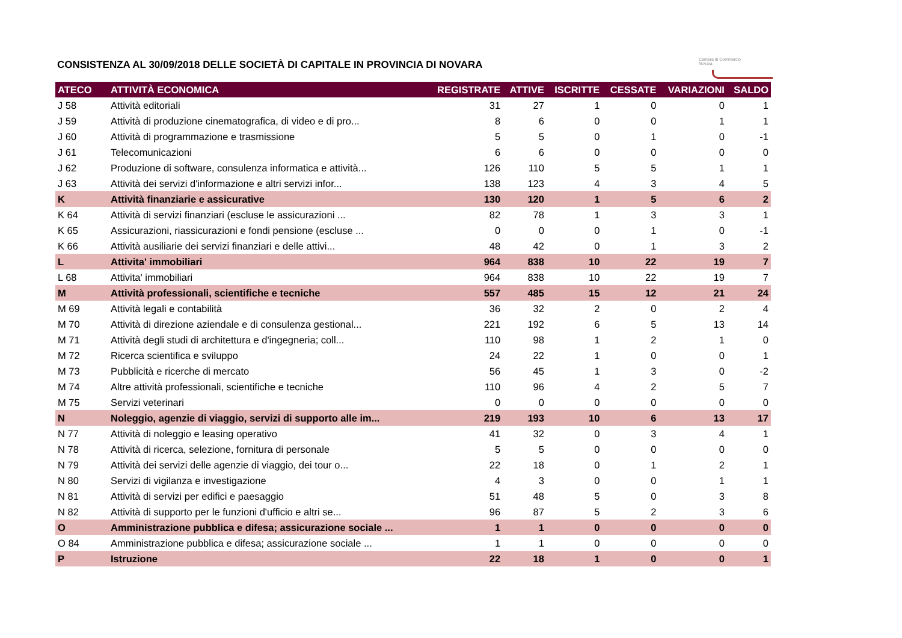CONSISTENZA AL 30/09/2018 DELLE SOCIETÀ DI CAPITALE IN PROVINCIA DI NOVARA
Camera di Commercio
Novara
| ATECO | ATTIVITÀ ECONOMICA | REGISTRATE | ATTIVE | ISCRITTE | CESSATE | VARIAZIONI | SALDO |
| --- | --- | --- | --- | --- | --- | --- | --- |
| J 58 | Attività editoriali | 31 | 27 | 1 | 0 | 0 | 1 |
| J 59 | Attività di produzione cinematografica, di video e di pro... | 8 | 6 | 0 | 0 | 1 | 1 |
| J 60 | Attività di programmazione e trasmissione | 5 | 5 | 0 | 1 | 0 | -1 |
| J 61 | Telecomunicazioni | 6 | 6 | 0 | 0 | 0 | 0 |
| J 62 | Produzione di software, consulenza informatica e attività... | 126 | 110 | 5 | 5 | 1 | 1 |
| J 63 | Attività dei servizi d'informazione e altri servizi infor... | 138 | 123 | 4 | 3 | 4 | 5 |
| K | Attività finanziarie e assicurative | 130 | 120 | 1 | 5 | 6 | 2 |
| K 64 | Attività di servizi finanziari (escluse le assicurazioni ... | 82 | 78 | 1 | 3 | 3 | 1 |
| K 65 | Assicurazioni, riassicurazioni e fondi pensione (escluse ... | 0 | 0 | 0 | 1 | 0 | -1 |
| K 66 | Attività ausiliarie dei servizi finanziari e delle attivi... | 48 | 42 | 0 | 1 | 3 | 2 |
| L | Attivita' immobiliari | 964 | 838 | 10 | 22 | 19 | 7 |
| L 68 | Attivita' immobiliari | 964 | 838 | 10 | 22 | 19 | 7 |
| M | Attività professionali, scientifiche e tecniche | 557 | 485 | 15 | 12 | 21 | 24 |
| M 69 | Attività legali e contabilità | 36 | 32 | 2 | 0 | 2 | 4 |
| M 70 | Attività di direzione aziendale e di consulenza gestional... | 221 | 192 | 6 | 5 | 13 | 14 |
| M 71 | Attività degli studi di architettura e d'ingegneria; coll... | 110 | 98 | 1 | 2 | 1 | 0 |
| M 72 | Ricerca scientifica e sviluppo | 24 | 22 | 1 | 0 | 0 | 1 |
| M 73 | Pubblicità e ricerche di mercato | 56 | 45 | 1 | 3 | 0 | -2 |
| M 74 | Altre attività professionali, scientifiche e tecniche | 110 | 96 | 4 | 2 | 5 | 7 |
| M 75 | Servizi veterinari | 0 | 0 | 0 | 0 | 0 | 0 |
| N | Noleggio, agenzie di viaggio, servizi di supporto alle im... | 219 | 193 | 10 | 6 | 13 | 17 |
| N 77 | Attività di noleggio e leasing operativo | 41 | 32 | 0 | 3 | 4 | 1 |
| N 78 | Attività di ricerca, selezione, fornitura di personale | 5 | 5 | 0 | 0 | 0 | 0 |
| N 79 | Attività dei servizi delle agenzie di viaggio, dei tour o... | 22 | 18 | 0 | 1 | 2 | 1 |
| N 80 | Servizi di vigilanza e investigazione | 4 | 3 | 0 | 0 | 1 | 1 |
| N 81 | Attività di servizi per edifici e paesaggio | 51 | 48 | 5 | 0 | 3 | 8 |
| N 82 | Attività di supporto per le funzioni d'ufficio e altri se... | 96 | 87 | 5 | 2 | 3 | 6 |
| O | Amministrazione pubblica e difesa; assicurazione sociale ... | 1 | 1 | 0 | 0 | 0 | 0 |
| O 84 | Amministrazione pubblica e difesa; assicurazione sociale ... | 1 | 1 | 0 | 0 | 0 | 0 |
| P | Istruzione | 22 | 18 | 1 | 0 | 0 | 1 |